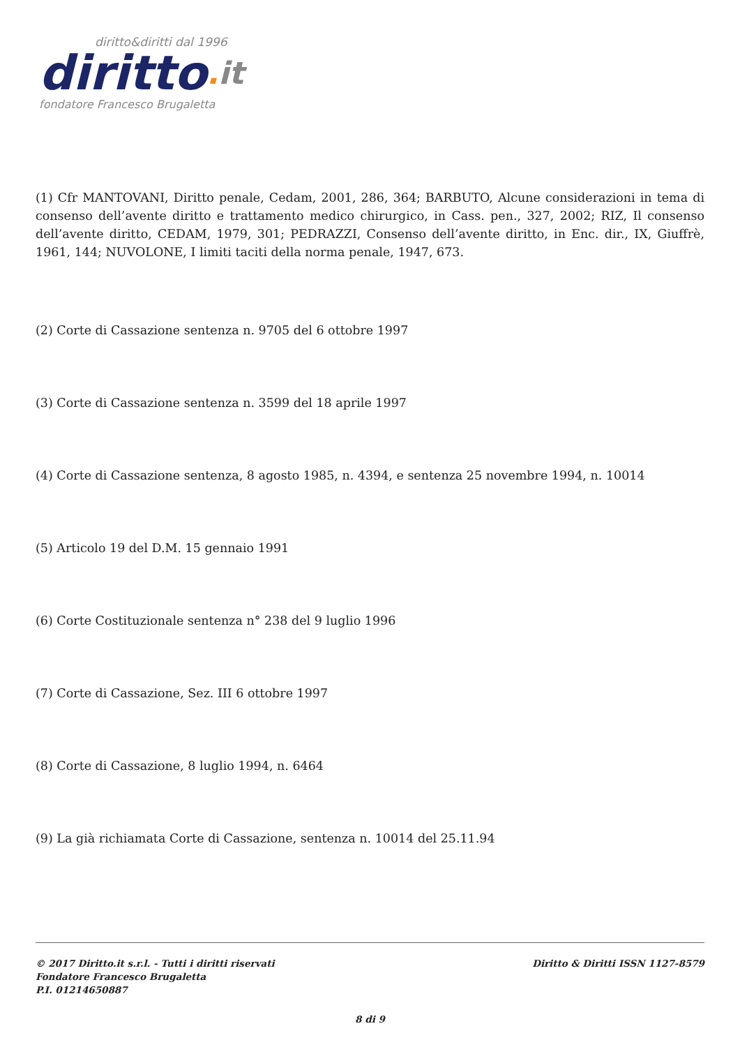diritto&diritti dal 1996
diritto. it
fondatore Francesco Brugaletta
(1) Cfr MANTOVANI, Diritto penale, Cedam, 2001, 286, 364; BARBUTO, Alcune considerazioni in tema di consenso dell’avente diritto e trattamento medico chirurgico, in Cass. pen., 327, 2002; RIZ, Il consenso dell’avente diritto, CEDAM, 1979, 301; PEDRAZZI, Consenso dell’avente diritto, in Enc. dir., IX, Giuffrè, 1961, 144; NUVOLONE, I limiti taciti della norma penale, 1947, 673.
(2) Corte di Cassazione sentenza n. 9705 del 6 ottobre 1997
(3) Corte di Cassazione sentenza n. 3599 del 18 aprile 1997
(4) Corte di Cassazione sentenza, 8 agosto 1985, n. 4394, e sentenza 25 novembre 1994, n. 10014
(5) Articolo 19 del D.M. 15 gennaio 1991
(6) Corte Costituzionale sentenza n° 238 del 9 luglio 1996
(7) Corte di Cassazione, Sez. III 6 ottobre 1997
(8) Corte di Cassazione, 8 luglio 1994, n. 6464
(9) La già richiamata Corte di Cassazione, sentenza n. 10014 del 25.11.94
© 2017 Diritto.it s.r.l. - Tutti i diritti riservati
Fondatore Francesco Brugaletta
P.I. 01214650887
Diritto & Diritti ISSN 1127-8579
8 di 9